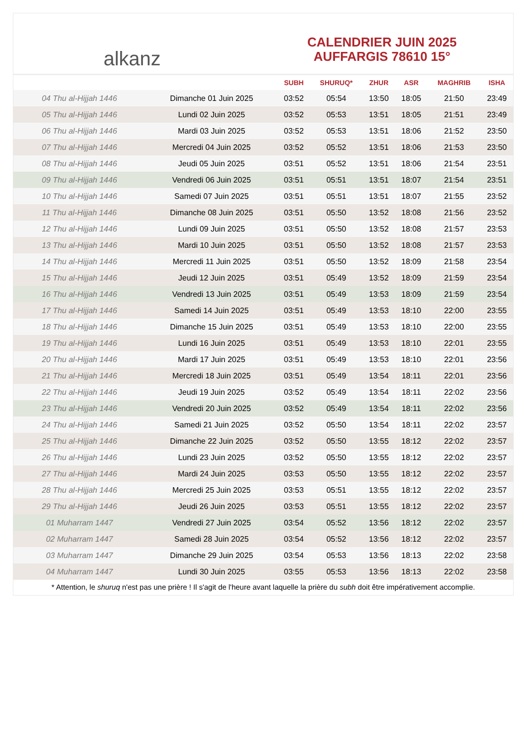alkanz
CALENDRIER JUIN 2025
AUFFARGIS 78610 15°
| | | SUBH | SHURUQ* | ZHUR | ASR | MAGHRIB | ISHA |
| --- | --- | --- | --- | --- | --- | --- | --- |
| 04 Thu al-Hijjah 1446 | Dimanche 01 Juin 2025 | 03:52 | 05:54 | 13:50 | 18:05 | 21:50 | 23:49 |
| 05 Thu al-Hijjah 1446 | Lundi 02 Juin 2025 | 03:52 | 05:53 | 13:51 | 18:05 | 21:51 | 23:49 |
| 06 Thu al-Hijjah 1446 | Mardi 03 Juin 2025 | 03:52 | 05:53 | 13:51 | 18:06 | 21:52 | 23:50 |
| 07 Thu al-Hijjah 1446 | Mercredi 04 Juin 2025 | 03:52 | 05:52 | 13:51 | 18:06 | 21:53 | 23:50 |
| 08 Thu al-Hijjah 1446 | Jeudi 05 Juin 2025 | 03:51 | 05:52 | 13:51 | 18:06 | 21:54 | 23:51 |
| 09 Thu al-Hijjah 1446 | Vendredi 06 Juin 2025 | 03:51 | 05:51 | 13:51 | 18:07 | 21:54 | 23:51 |
| 10 Thu al-Hijjah 1446 | Samedi 07 Juin 2025 | 03:51 | 05:51 | 13:51 | 18:07 | 21:55 | 23:52 |
| 11 Thu al-Hijjah 1446 | Dimanche 08 Juin 2025 | 03:51 | 05:50 | 13:52 | 18:08 | 21:56 | 23:52 |
| 12 Thu al-Hijjah 1446 | Lundi 09 Juin 2025 | 03:51 | 05:50 | 13:52 | 18:08 | 21:57 | 23:53 |
| 13 Thu al-Hijjah 1446 | Mardi 10 Juin 2025 | 03:51 | 05:50 | 13:52 | 18:08 | 21:57 | 23:53 |
| 14 Thu al-Hijjah 1446 | Mercredi 11 Juin 2025 | 03:51 | 05:50 | 13:52 | 18:09 | 21:58 | 23:54 |
| 15 Thu al-Hijjah 1446 | Jeudi 12 Juin 2025 | 03:51 | 05:49 | 13:52 | 18:09 | 21:59 | 23:54 |
| 16 Thu al-Hijjah 1446 | Vendredi 13 Juin 2025 | 03:51 | 05:49 | 13:53 | 18:09 | 21:59 | 23:54 |
| 17 Thu al-Hijjah 1446 | Samedi 14 Juin 2025 | 03:51 | 05:49 | 13:53 | 18:10 | 22:00 | 23:55 |
| 18 Thu al-Hijjah 1446 | Dimanche 15 Juin 2025 | 03:51 | 05:49 | 13:53 | 18:10 | 22:00 | 23:55 |
| 19 Thu al-Hijjah 1446 | Lundi 16 Juin 2025 | 03:51 | 05:49 | 13:53 | 18:10 | 22:01 | 23:55 |
| 20 Thu al-Hijjah 1446 | Mardi 17 Juin 2025 | 03:51 | 05:49 | 13:53 | 18:10 | 22:01 | 23:56 |
| 21 Thu al-Hijjah 1446 | Mercredi 18 Juin 2025 | 03:51 | 05:49 | 13:54 | 18:11 | 22:01 | 23:56 |
| 22 Thu al-Hijjah 1446 | Jeudi 19 Juin 2025 | 03:52 | 05:49 | 13:54 | 18:11 | 22:02 | 23:56 |
| 23 Thu al-Hijjah 1446 | Vendredi 20 Juin 2025 | 03:52 | 05:49 | 13:54 | 18:11 | 22:02 | 23:56 |
| 24 Thu al-Hijjah 1446 | Samedi 21 Juin 2025 | 03:52 | 05:50 | 13:54 | 18:11 | 22:02 | 23:57 |
| 25 Thu al-Hijjah 1446 | Dimanche 22 Juin 2025 | 03:52 | 05:50 | 13:55 | 18:12 | 22:02 | 23:57 |
| 26 Thu al-Hijjah 1446 | Lundi 23 Juin 2025 | 03:52 | 05:50 | 13:55 | 18:12 | 22:02 | 23:57 |
| 27 Thu al-Hijjah 1446 | Mardi 24 Juin 2025 | 03:53 | 05:50 | 13:55 | 18:12 | 22:02 | 23:57 |
| 28 Thu al-Hijjah 1446 | Mercredi 25 Juin 2025 | 03:53 | 05:51 | 13:55 | 18:12 | 22:02 | 23:57 |
| 29 Thu al-Hijjah 1446 | Jeudi 26 Juin 2025 | 03:53 | 05:51 | 13:55 | 18:12 | 22:02 | 23:57 |
| 01 Muharram 1447 | Vendredi 27 Juin 2025 | 03:54 | 05:52 | 13:56 | 18:12 | 22:02 | 23:57 |
| 02 Muharram 1447 | Samedi 28 Juin 2025 | 03:54 | 05:52 | 13:56 | 18:12 | 22:02 | 23:57 |
| 03 Muharram 1447 | Dimanche 29 Juin 2025 | 03:54 | 05:53 | 13:56 | 18:13 | 22:02 | 23:58 |
| 04 Muharram 1447 | Lundi 30 Juin 2025 | 03:55 | 05:53 | 13:56 | 18:13 | 22:02 | 23:58 |
* Attention, le shuruq n'est pas une prière ! Il s'agit de l'heure avant laquelle la prière du subh doit être impérativement accomplie.